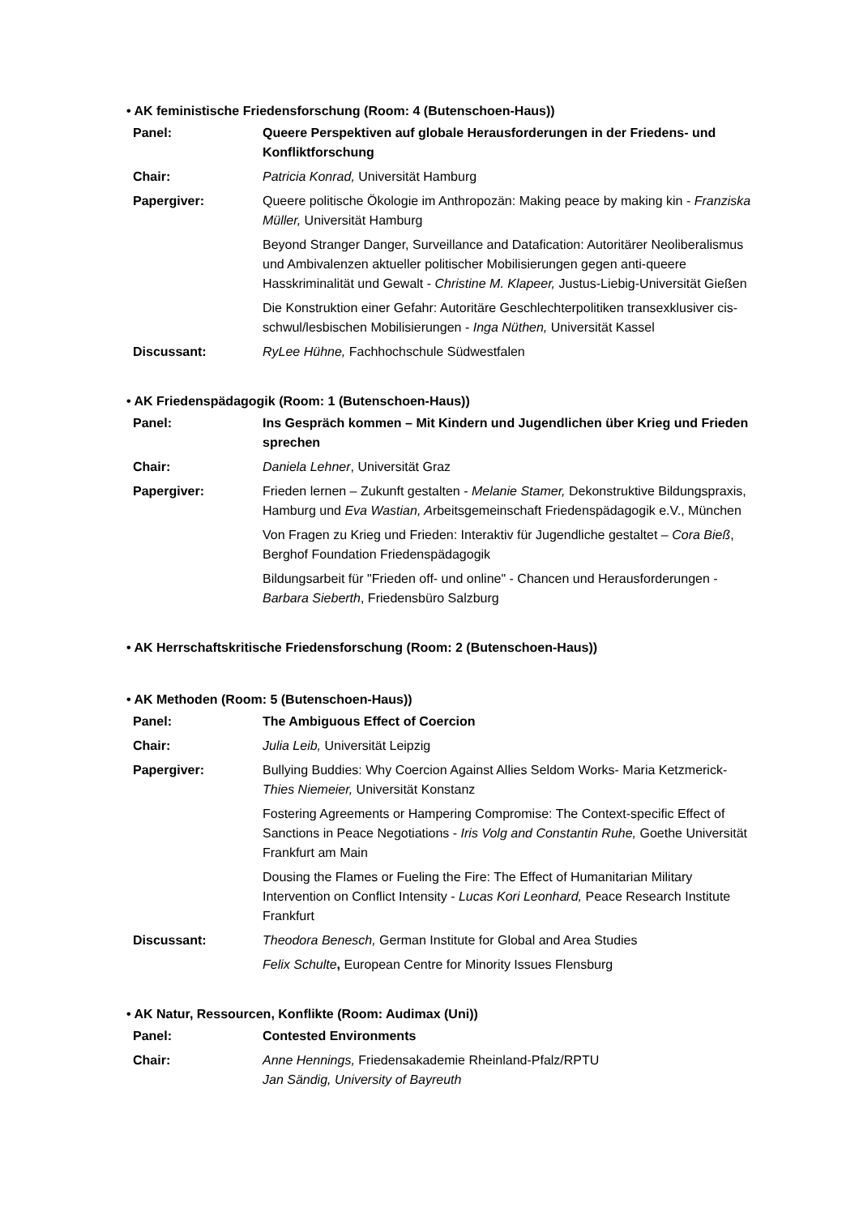• AK feministische Friedensforschung (Room: 4 (Butenschoen-Haus))
| Panel: | Queere Perspektiven auf globale Herausforderungen in der Friedens- und Konfliktforschung |
| Chair: | Patricia Konrad, Universität Hamburg |
| Papergiver: | Queere politische Ökologie im Anthropozän: Making peace by making kin - Franziska Müller, Universität Hamburg |
| | Beyond Stranger Danger, Surveillance and Datafication: Autoritärer Neoliberalismus und Ambivalenzen aktueller politischer Mobilisierungen gegen anti-queere Hasskriminalität und Gewalt - Christine M. Klapeer, Justus-Liebig-Universität Gießen |
| | Die Konstruktion einer Gefahr: Autoritäre Geschlechterpolitiken transexklusiver cis-schwul/lesbischen Mobilisierungen - Inga Nüthen, Universität Kassel |
| Discussant: | RyLee Hühne, Fachhochschule Südwestfalen |
• AK Friedenspädagogik (Room: 1 (Butenschoen-Haus))
| Panel: | Ins Gespräch kommen – Mit Kindern und Jugendlichen über Krieg und Frieden sprechen |
| Chair: | Daniela Lehner , Universität Graz |
| Papergiver: | Frieden lernen – Zukunft gestalten - Melanie Stamer, Dekonstruktive Bildungspraxis, Hamburg und Eva Wastian, A rbeitsgemeinschaft Friedenspädagogik e.V., München |
| | Von Fragen zu Krieg und Frieden: Interaktiv für Jugendliche gestaltet – Cora Bieß , Berghof Foundation Friedenspädagogik |
| | Bildungsarbeit für "Frieden off- und online" - Chancen und Herausforderungen - Barbara Sieberth , Friedensbüro Salzburg |
• AK Herrschaftskritische Friedensforschung (Room: 2 (Butenschoen-Haus))
• AK Methoden (Room: 5 (Butenschoen-Haus))
| Panel: | The Ambiguous Effect of Coercion |
| Chair: | Julia Leib, Universität Leipzig |
| Papergiver: | Bullying Buddies: Why Coercion Against Allies Seldom Works- Maria Ketzmerick- Thies Niemeier, Universität Konstanz |
| | Fostering Agreements or Hampering Compromise: The Context-specific Effect of Sanctions in Peace Negotiations - Iris Volg and Constantin Ruhe, Goethe Universität Frankfurt am Main |
| | Dousing the Flames or Fueling the Fire: The Effect of Humanitarian Military Intervention on Conflict Intensity - Lucas Kori Leonhard, Peace Research Institute Frankfurt |
| Discussant: | Theodora Benesch, German Institute for Global and Area Studies |
| | Felix Schulte , European Centre for Minority Issues Flensburg |
• AK Natur, Ressourcen, Konflikte (Room: Audimax (Uni))
| Panel: | Contested Environments |
| Chair: | Anne Hennings, Friedensakademie Rheinland-Pfalz/RPTU Jan Sändig, University of Bayreuth |